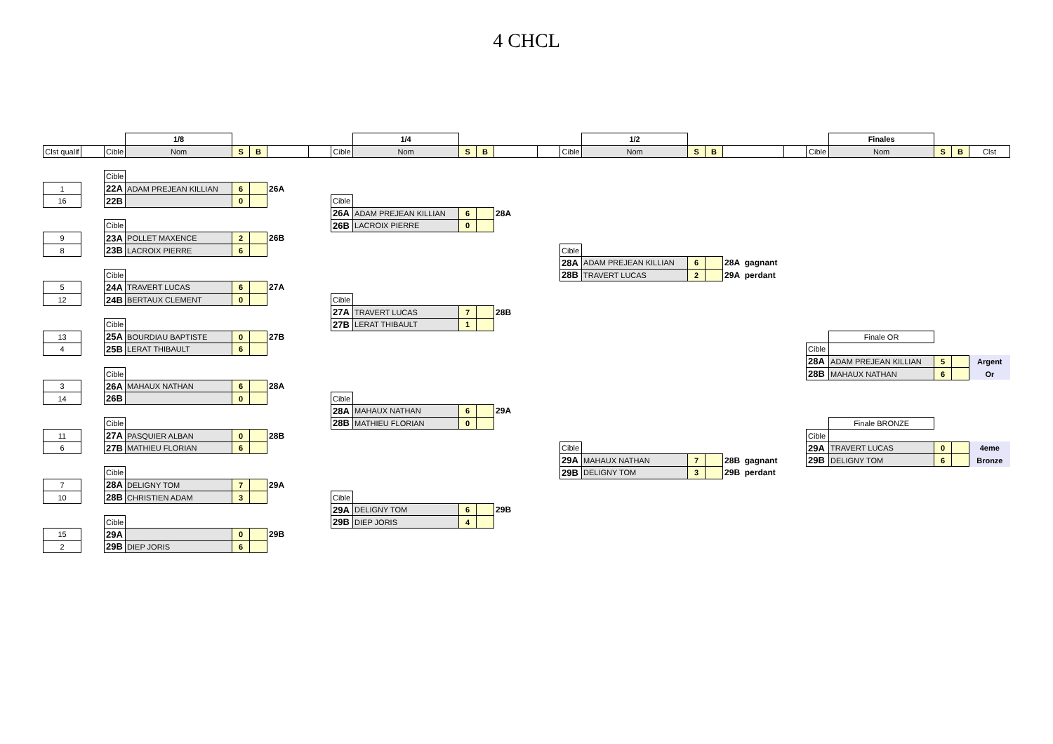4 CHCL
| | | | 1/8 | | | | | | 1/4 | | | | | | 1/2 | | | | | | Finales | | | |
| Clst qualif | | Cible | Nom | S | B | | | Cible | Nom | S | B | | | Cible | Nom | S | B | | | Cible | Nom | S | B | Clst |
| | | Cible | | | | | | | | | | | | | | | | | | | | | | |
| 1 | | 22A | ADAM PREJEAN KILLIAN | 6 | | 26A | | | | | | | | | | | | | | | | | | |
| 16 | | 22B | | 0 | | | | Cible | | | | | | | | | | | | | | | | |
| | | | | | | | | 26A | ADAM PREJEAN KILLIAN | 6 | | 28A | | | | | | | | | | | | |
| | | Cible | | | | | | 26B | LACROIX PIERRE | 0 | | | | | | | | | | | | | | |
| 9 | | 23A | POLLET MAXENCE | 2 | | 26B | | | | | | | | | | | | | | | | | | |
| 8 | | 23B | LACROIX PIERRE | 6 | | | | | | | | | | Cible | | | | | | | | | | |
| | | | | | | | | | | | | | | 28A | ADAM PREJEAN KILLIAN | 6 | | 28A gagnant | | | | | | |
| | | Cible | | | | | | | | | | | | 28B | TRAVERT LUCAS | 2 | | 29A perdant | | | | | | |
| 5 | | 24A | TRAVERT LUCAS | 6 | | 27A | | | | | | | | | | | | | | | | | | |
| 12 | | 24B | BERTAUX CLEMENT | 0 | | | | Cible | | | | | | | | | | | | | | | | |
| | | | | | | | | 27A | TRAVERT LUCAS | 7 | | 28B | | | | | | | | | | | | |
| | | Cible | | | | | | 27B | LERAT THIBAULT | 1 | | | | | | | | | | | | | | |
| 13 | | 25A | BOURDIAU BAPTISTE | 0 | | 27B | | | | | | | | | | | | | | | Finale OR | | | |
| 4 | | 25B | LERAT THIBAULT | 6 | | | | | | | | | | | | | | | | Cible | | | | |
| | | | | | | | | | | | | | | | | | | | | 28A | ADAM PREJEAN KILLIAN | 5 | | Argent |
| | | Cible | | | | | | | | | | | | | | | | | | 28B | MAHAUX NATHAN | 6 | | Or |
| 3 | | 26A | MAHAUX NATHAN | 6 | | 28A | | | | | | | | | | | | | | | | | | |
| 14 | | 26B | | 0 | | | | Cible | | | | | | | | | | | | | | | | |
| | | | | | | | | 28A | MAHAUX NATHAN | 6 | | 29A | | | | | | | | | | | | |
| | | Cible | | | | | | 28B | MATHIEU FLORIAN | 0 | | | | | | | | | | | Finale BRONZE | | | |
| 11 | | 27A | PASQUIER ALBAN | 0 | | 28B | | | | | | | | | | | | | | Cible | | | | |
| 6 | | 27B | MATHIEU FLORIAN | 6 | | | | | | | | | | Cible | | | | | | 29A | TRAVERT LUCAS | 0 | | 4eme |
| | | | | | | | | | | | | | | 29A | MAHAUX NATHAN | 7 | | 28B gagnant | | 29B | DELIGNY TOM | 6 | | Bronze |
| | | Cible | | | | | | | | | | | | 29B | DELIGNY TOM | 3 | | 29B perdant | | | | | | |
| 7 | | 28A | DELIGNY TOM | 7 | | 29A | | | | | | | | | | | | | | | | | | |
| 10 | | 28B | CHRISTIEN ADAM | 3 | | | | Cible | | | | | | | | | | | | | | | | |
| | | | | | | | | 29A | DELIGNY TOM | 6 | | 29B | | | | | | | | | | | | |
| | | Cible | | | | | | 29B | DIEP JORIS | 4 | | | | | | | | | | | | | | |
| 15 | | 29A | | 0 | | 29B | | | | | | | | | | | | | | | | | | |
| 2 | | 29B | DIEP JORIS | 6 | | | | | | | | | | | | | | | | | | | | |